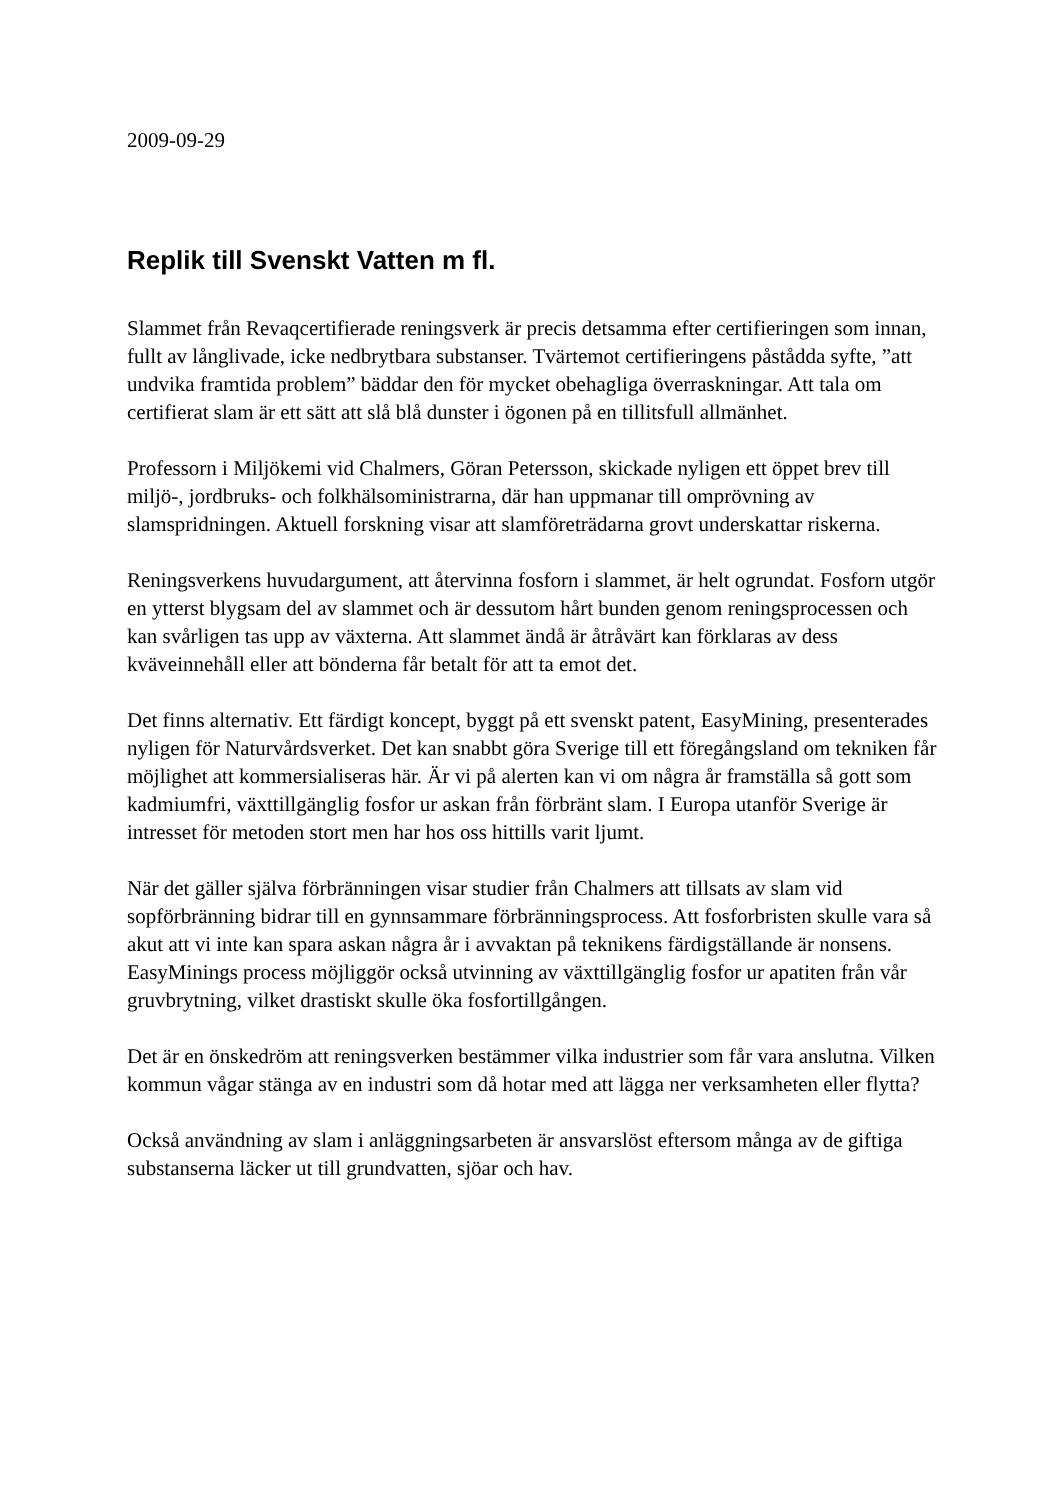2009-09-29
Replik till Svenskt Vatten m fl.
Slammet från Revaqcertifierade reningsverk är precis detsamma efter certifieringen som innan, fullt av långlivade, icke nedbrytbara substanser. Tvärtemot certifieringens påstådda syfte, ”att undvika framtida problem” bäddar den för mycket obehagliga överraskningar. Att tala om certifierat slam är ett sätt att slå blå dunster i ögonen på en tillitsfull allmänhet.
Professorn i Miljökemi vid Chalmers, Göran Petersson, skickade nyligen ett öppet brev till miljö-, jordbruks- och folkhälsoministrarna, där han uppmanar till omprövning av slamspridningen. Aktuell forskning visar att slamföreträdarna grovt underskattar riskerna.
Reningsverkens huvudargument, att återvinna fosforn i slammet, är helt ogrundat. Fosforn utgör en ytterst blygsam del av slammet och är dessutom hårt bunden genom reningsprocessen och kan svårligen tas upp av växterna. Att slammet ändå är åtråvärt kan förklaras av dess kväveinnehåll eller att bönderna får betalt för att ta emot det.
Det finns alternativ. Ett färdigt koncept, byggt på ett svenskt patent, EasyMining, presenterades nyligen för Naturvårdsverket. Det kan snabbt göra Sverige till ett föregångsland om tekniken får möjlighet att kommersialiseras här. Är vi på alerten kan vi om några år framställa så gott som kadmiumfri, växttillgänglig fosfor ur askan från förbränt slam. I Europa utanför Sverige är intresset för metoden stort men har hos oss hittills varit ljumt.
När det gäller själva förbränningen visar studier från Chalmers att tillsats av slam vid sopförbränning bidrar till en gynnsammare förbränningsprocess. Att fosforbristen skulle vara så akut att vi inte kan spara askan några år i avvaktan på teknikens färdigställande är nonsens. EasyMinings process möjliggör också utvinning av växttillgänglig fosfor ur apatiten från vår gruvbrytning, vilket drastiskt skulle öka fosfortillgången.
Det är en önskedröm att reningsverken bestämmer vilka industrier som får vara anslutna. Vilken kommun vågar stänga av en industri som då hotar med att lägga ner verksamheten eller flytta?
Också användning av slam i anläggningsarbeten är ansvarslöst eftersom många av de giftiga substanserna läcker ut till grundvatten, sjöar och hav.